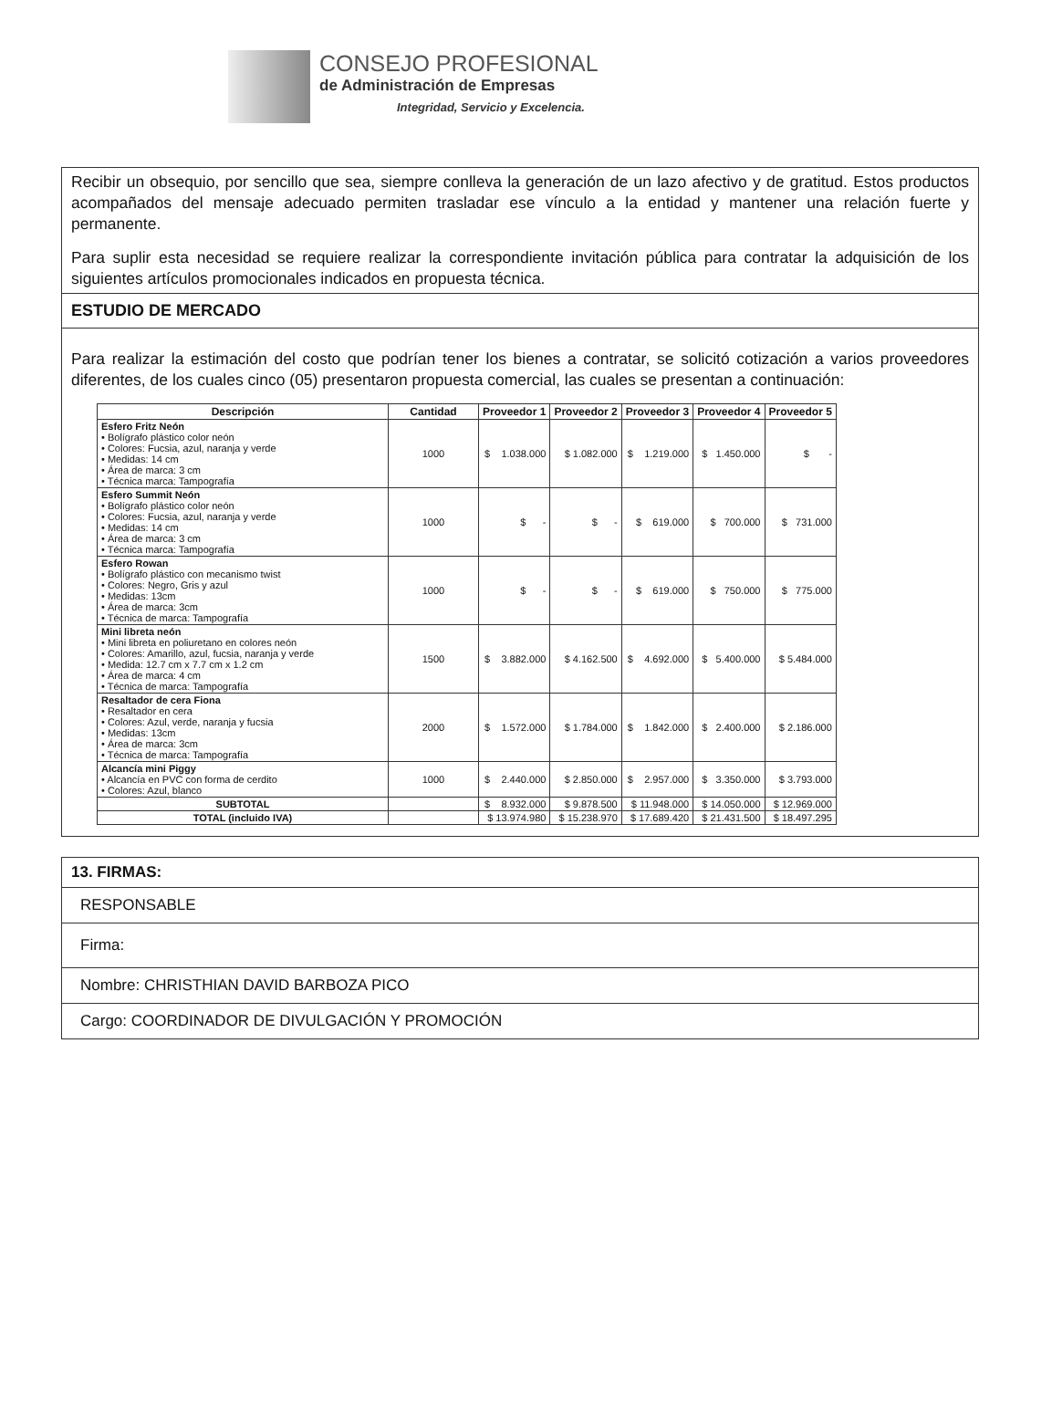CONSEJO PROFESIONAL
de Administración de Empresas
Integridad, Servicio y Excelencia.
Recibir un obsequio, por sencillo que sea, siempre conlleva la generación de un lazo afectivo y de gratitud. Estos productos acompañados del mensaje adecuado permiten trasladar ese vínculo a la entidad y mantener una relación fuerte y permanente.
Para suplir esta necesidad se requiere realizar la correspondiente invitación pública para contratar la adquisición de los siguientes artículos promocionales indicados en propuesta técnica.
ESTUDIO DE MERCADO
Para realizar la estimación del costo que podrían tener los bienes a contratar, se solicitó cotización a varios proveedores diferentes, de los cuales cinco (05) presentaron propuesta comercial, las cuales se presentan a continuación:
| Descripción | Cantidad | Proveedor 1 | Proveedor 2 | Proveedor 3 | Proveedor 4 | Proveedor 5 |
| --- | --- | --- | --- | --- | --- | --- |
| Esfero Fritz Neón • Bolígrafo plástico color neón • Colores: Fucsia, azul, naranja y verde • Medidas: 14 cm • Área de marca: 3 cm • Técnica marca: Tampografía | 1000 | $ 1.038.000 | $ 1.082.000 | $ 1.219.000 | $ 1.450.000 | $ - |
| Esfero Summit Neón • Bolígrafo plástico color neón • Colores: Fucsia, azul, naranja y verde • Medidas: 14 cm • Área de marca: 3 cm • Técnica marca: Tampografía | 1000 | $ - | $ - | $ 619.000 | $ 700.000 | $ 731.000 |
| Esfero Rowan • Bolígrafo plástico con mecanismo twist • Colores: Negro, Gris y azul • Medidas: 13cm • Área de marca: 3cm • Técnica de marca: Tampografía | 1000 | $ - | $ - | $ 619.000 | $ 750.000 | $ 775.000 |
| Mini libreta neón • Mini libreta en poliuretano en colores neón • Colores: Amarillo, azul, fucsia, naranja y verde • Medida: 12.7 cm x 7.7 cm x 1.2 cm • Área de marca: 4 cm • Técnica de marca: Tampografía | 1500 | $ 3.882.000 | $ 4.162.500 | $ 4.692.000 | $ 5.400.000 | $ 5.484.000 |
| Resaltador de cera Fiona • Resaltador en cera • Colores: Azul, verde, naranja y fucsia • Medidas: 13cm • Área de marca: 3cm • Técnica de marca: Tampografía | 2000 | $ 1.572.000 | $ 1.784.000 | $ 1.842.000 | $ 2.400.000 | $ 2.186.000 |
| Alcancía mini Piggy • Alcancía en PVC con forma de cerdito • Colores: Azul, blanco | 1000 | $ 2.440.000 | $ 2.850.000 | $ 2.957.000 | $ 3.350.000 | $ 3.793.000 |
| SUBTOTAL | | $ 8.932.000 | $ 9.878.500 | $ 11.948.000 | $ 14.050.000 | $ 12.969.000 |
| TOTAL (incluido IVA) | | $ 13.974.980 | $ 15.238.970 | $ 17.689.420 | $ 21.431.500 | $ 18.497.295 |
13. FIRMAS:
RESPONSABLE
Firma:
Nombre: CHRISTHIAN DAVID BARBOZA PICO
Cargo: COORDINADOR DE DIVULGACIÓN Y PROMOCIÓN